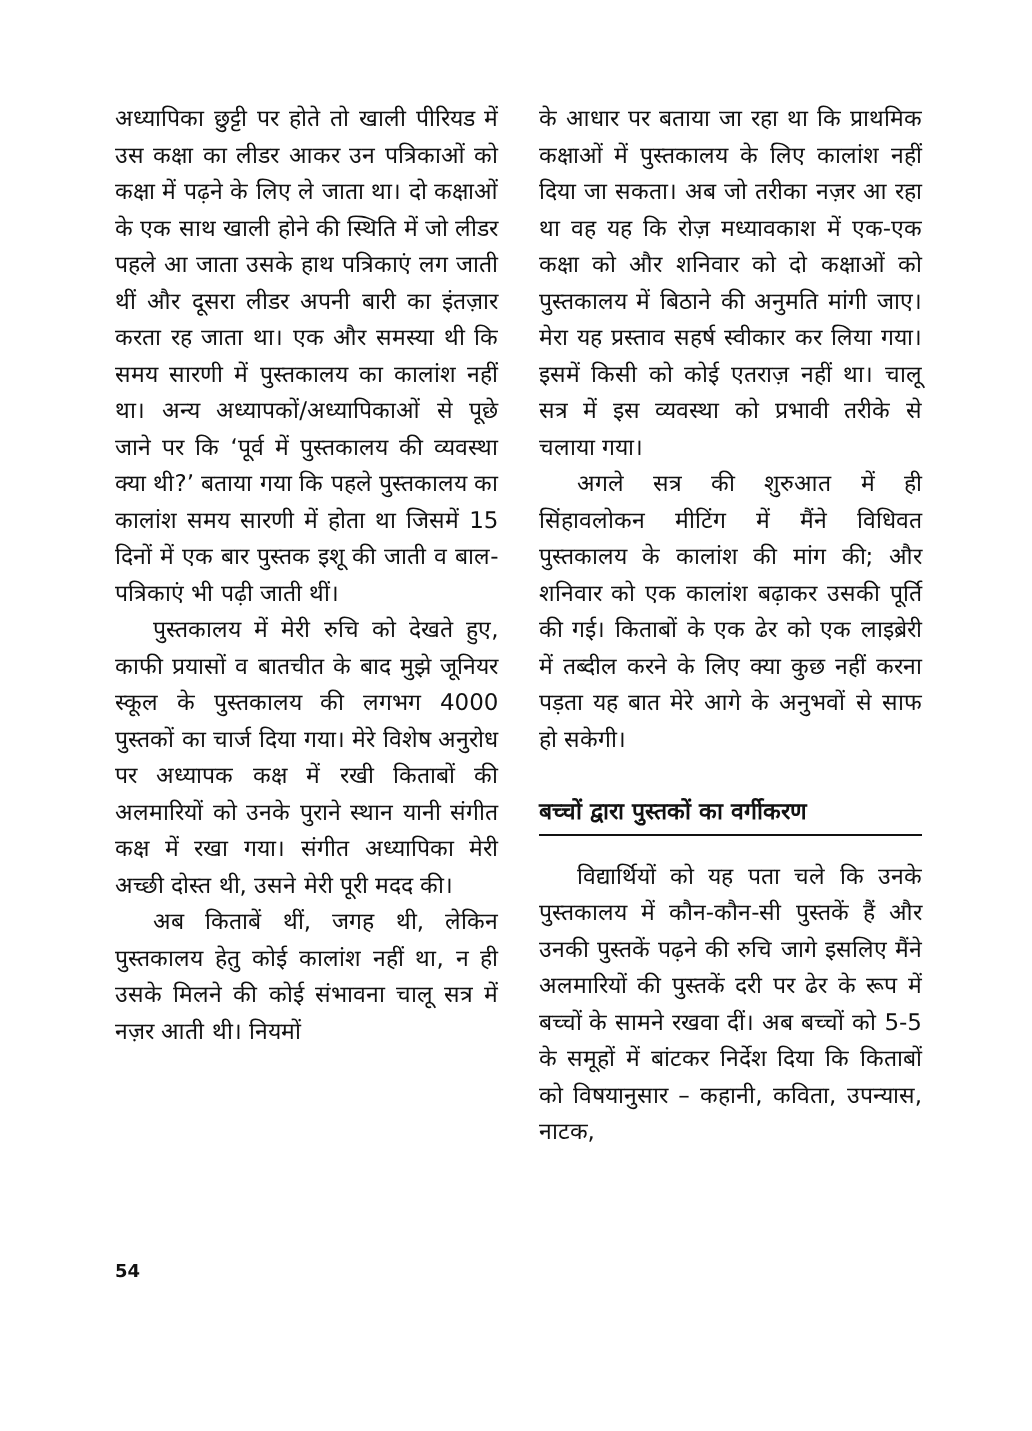अध्यापिका छुट्टी पर होते तो खाली पीरियड में उस कक्षा का लीडर आकर उन पत्रिकाओं को कक्षा में पढ़ने के लिए ले जाता था। दो कक्षाओं के एक साथ खाली होने की स्थिति में जो लीडर पहले आ जाता उसके हाथ पत्रिकाएं लग जाती थीं और दूसरा लीडर अपनी बारी का इंतज़ार करता रह जाता था। एक और समस्या थी कि समय सारणी में पुस्तकालय का कालांश नहीं था। अन्य अध्यापकों/अध्यापिकाओं से पूछे जाने पर कि ‘पूर्व में पुस्तकालय की व्यवस्था क्या थी?’ बताया गया कि पहले पुस्तकालय का कालांश समय सारणी में होता था जिसमें 15 दिनों में एक बार पुस्तक इशू की जाती व बाल-पत्रिकाएं भी पढ़ी जाती थीं।
पुस्तकालय में मेरी रुचि को देखते हुए, काफी प्रयासों व बातचीत के बाद मुझे जूनियर स्कूल के पुस्तकालय की लगभग 4000 पुस्तकों का चार्ज दिया गया। मेरे विशेष अनुरोध पर अध्यापक कक्ष में रखी किताबों की अलमारियों को उनके पुराने स्थान यानी संगीत कक्ष में रखा गया। संगीत अध्यापिका मेरी अच्छी दोस्त थी, उसने मेरी पूरी मदद की।
अब किताबें थीं, जगह थी, लेकिन पुस्तकालय हेतु कोई कालांश नहीं था, न ही उसके मिलने की कोई संभावना चालू सत्र में नज़र आती थी। नियमों
के आधार पर बताया जा रहा था कि प्राथमिक कक्षाओं में पुस्तकालय के लिए कालांश नहीं दिया जा सकता। अब जो तरीका नज़र आ रहा था वह यह कि रोज़ मध्यावकाश में एक-एक कक्षा को और शनिवार को दो कक्षाओं को पुस्तकालय में बिठाने की अनुमति मांगी जाए। मेरा यह प्रस्ताव सहर्ष स्वीकार कर लिया गया। इसमें किसी को कोई एतराज़ नहीं था। चालू सत्र में इस व्यवस्था को प्रभावी तरीके से चलाया गया।
अगले सत्र की शुरुआत में ही सिंहावलोकन मीटिंग में मैंने विधिवत पुस्तकालय के कालांश की मांग की; और शनिवार को एक कालांश बढ़ाकर उसकी पूर्ति की गई। किताबों के एक ढेर को एक लाइब्रेरी में तब्दील करने के लिए क्या कुछ नहीं करना पड़ता यह बात मेरे आगे के अनुभवों से साफ हो सकेगी।
बच्चों द्वारा पुस्तकों का वर्गीकरण
विद्यार्थियों को यह पता चले कि उनके पुस्तकालय में कौन-कौन-सी पुस्तकें हैं और उनकी पुस्तकें पढ़ने की रुचि जागे इसलिए मैंने अलमारियों की पुस्तकें दरी पर ढेर के रूप में बच्चों के सामने रखवा दीं। अब बच्चों को 5-5 के समूहों में बांटकर निर्देश दिया कि किताबों को विषयानुसार – कहानी, कविता, उपन्यास, नाटक,
54